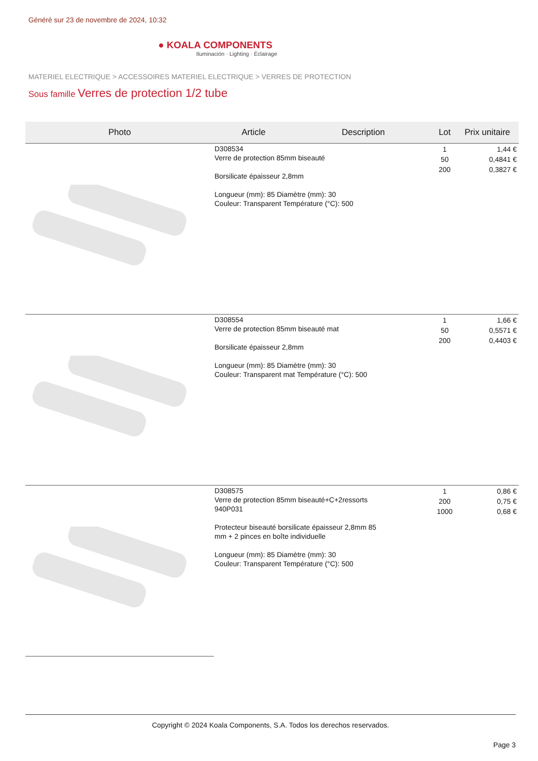Généré sur 23 de novembre de 2024, 10:32
● KOALA COMPONENTS
Iluminación · Lighting · Éclairage
MATERIEL ELECTRIQUE > ACCESSOIRES MATERIEL ELECTRIQUE > VERRES DE PROTECTION
Sous famille Verres de protection 1/2 tube
| Photo | Article | Description | Lot | Prix unitaire |
| --- | --- | --- | --- | --- |
| | D308534 Verre de protection 85mm biseauté Borsilicate épaisseur 2,8mm Longueur (mm): 85 Diamètre (mm): 30 Couleur: Transparent Température (°C): 500 | | 1 50 200 | 1,44 € 0,4841 € 0,3827 € |
| | D308554 Verre de protection 85mm biseauté mat Borsilicate épaisseur 2,8mm Longueur (mm): 85 Diamètre (mm): 30 Couleur: Transparent mat Température (°C): 500 | | 1 50 200 | 1,66 € 0,5571 € 0,4403 € |
| | D308575 Verre de protection 85mm biseauté+C+2ressorts 940P031 Protecteur biseauté borsilicate épaisseur 2,8mm 85 mm + 2 pinces en boîte individuelle Longueur (mm): 85 Diamètre (mm): 30 Couleur: Transparent Température (°C): 500 | | 1 200 1000 | 0,86 € 0,75 € 0,68 € |
Copyright © 2024 Koala Components, S.A. Todos los derechos reservados.
Page 3